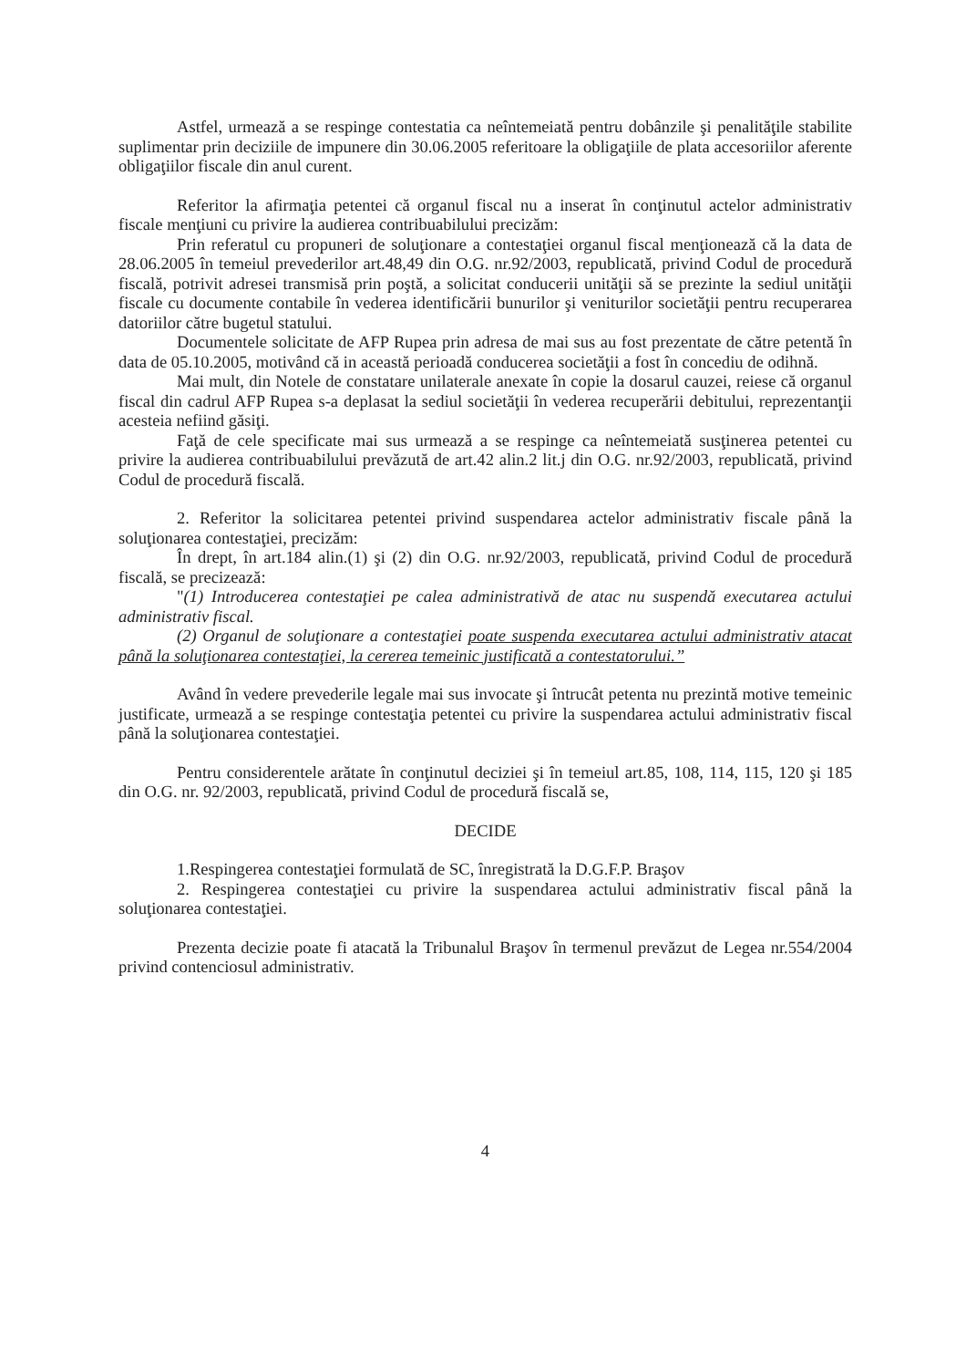Astfel, urmează a se respinge contestatia ca neîntemeiată pentru dobânzile şi penalităţile stabilite suplimentar prin deciziile de impunere din 30.06.2005 referitoare la obligaţiile de plata accesoriilor aferente obligaţiilor fiscale din anul curent.
Referitor la afirmaţia petentei că organul fiscal nu a inserat în conţinutul actelor administrativ fiscale menţiuni cu privire la audierea contribuabilului precizăm:
Prin referatul cu propuneri de soluţionare a contestaţiei organul fiscal menţionează că la data de 28.06.2005 în temeiul prevederilor art.48,49 din O.G. nr.92/2003, republicată, privind Codul de procedură fiscală, potrivit adresei transmisă prin poştă, a solicitat conducerii unităţii să se prezinte la sediul unităţii fiscale cu documente contabile în vederea identificării bunurilor şi veniturilor societăţii pentru recuperarea datoriilor către bugetul statului.
Documentele solicitate de AFP Rupea prin adresa de mai sus au fost prezentate de către petentă în data de 05.10.2005, motivând că in această perioadă conducerea societăţii a fost în concediu de odihnă.
Mai mult, din Notele de constatare unilaterale anexate în copie la dosarul cauzei, reiese că organul fiscal din cadrul AFP Rupea s-a deplasat la sediul societăţii în vederea recuperării debitului, reprezentanţii acesteia nefiind găsiţi.
Faţă de cele specificate mai sus urmează a se respinge ca neîntemeiată susţinerea petentei cu privire la audierea contribuabilului prevăzută de art.42 alin.2 lit.j din O.G. nr.92/2003, republicată, privind Codul de procedură fiscală.
2. Referitor la solicitarea petentei privind suspendarea actelor administrativ fiscale până la soluţionarea contestaţiei, precizăm:
În drept, în art.184 alin.(1) şi (2) din O.G. nr.92/2003, republicată, privind Codul de procedură fiscală, se precizează:
"(1) Introducerea contestaţiei pe calea administrativă de atac nu suspendă executarea actului administrativ fiscal.
(2) Organul de soluţionare a contestaţiei poate suspenda executarea actului administrativ atacat până la soluţionarea contestaţiei, la cererea temeinic justificată a contestatorului.”
Având în vedere prevederile legale mai sus invocate şi întrucât petenta nu prezintă motive temeinic justificate, urmează a se respinge contestaţia petentei cu privire la suspendarea actului administrativ fiscal până la soluţionarea contestaţiei.
Pentru considerentele arătate în conţinutul deciziei şi în temeiul art.85, 108, 114, 115, 120 şi 185 din O.G. nr. 92/2003, republicată, privind Codul de procedură fiscală se,
DECIDE
1.Respingerea contestaţiei formulată de SC, înregistrată la D.G.F.P. Braşov
2. Respingerea contestaţiei cu privire la suspendarea actului administrativ fiscal până la soluţionarea contestaţiei.
Prezenta decizie poate fi atacată la Tribunalul Braşov în termenul prevăzut de Legea nr.554/2004 privind contenciosul administrativ.
4